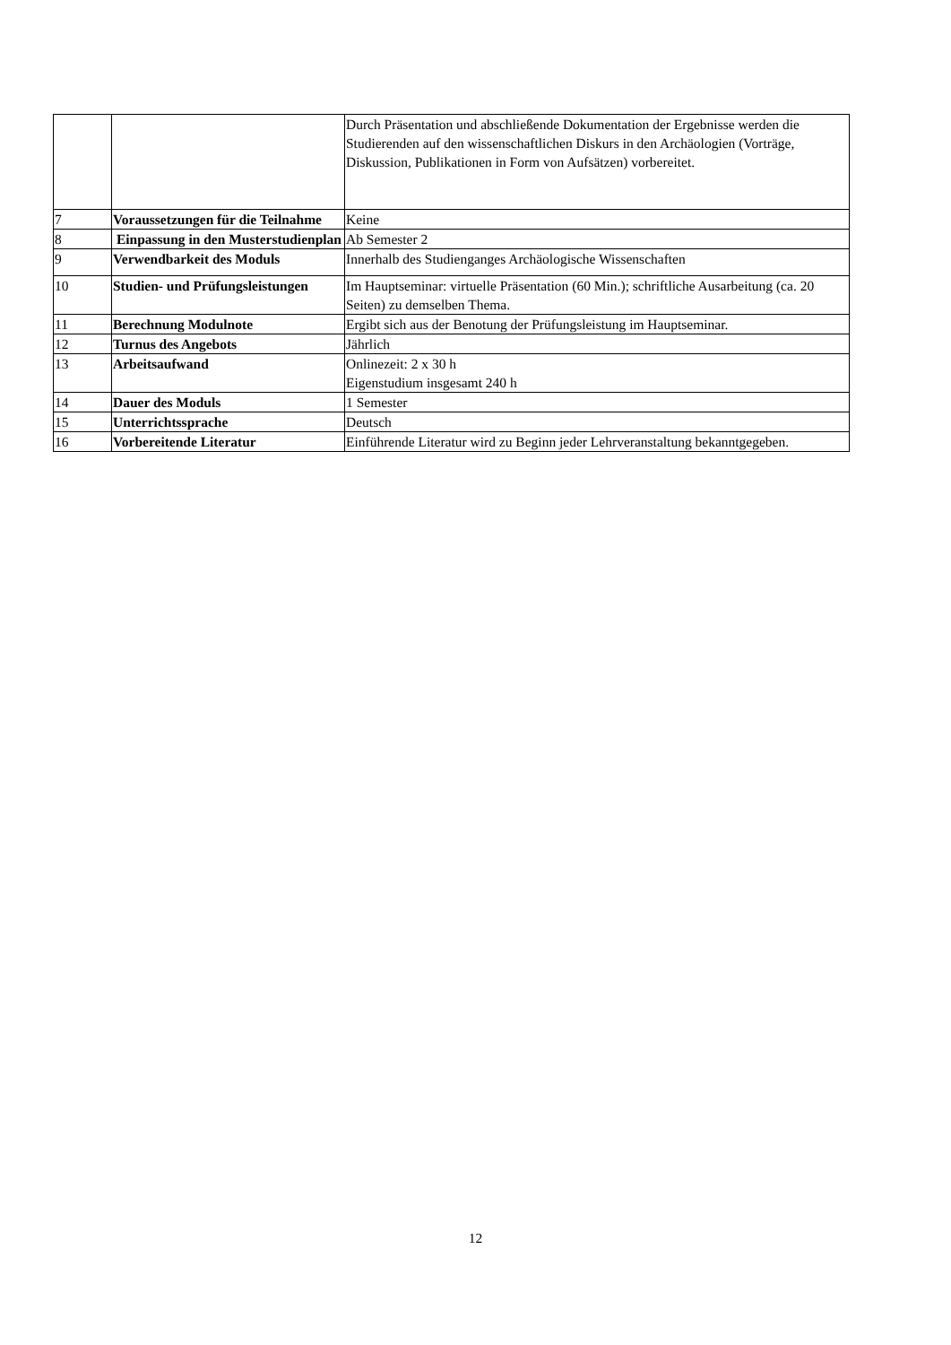| | | Durch Präsentation und abschließende Dokumentation der Ergebnisse werden die Studierenden auf den wissenschaftlichen Diskurs in den Archäologien (Vorträge, Diskussion, Publikationen in Form von Aufsätzen) vorbereitet. |
| 7 | Voraussetzungen für die Teilnahme | Keine |
| 8 | Einpassung in den Musterstudienplan | Ab Semester 2 |
| 9 | Verwendbarkeit des Moduls | Innerhalb des Studienganges Archäologische Wissenschaften |
| 10 | Studien- und Prüfungsleistungen | Im Hauptseminar: virtuelle Präsentation (60 Min.); schriftliche Ausarbeitung (ca. 20 Seiten) zu demselben Thema. |
| 11 | Berechnung Modulnote | Ergibt sich aus der Benotung der Prüfungsleistung im Hauptseminar. |
| 12 | Turnus des Angebots | Jährlich |
| 13 | Arbeitsaufwand | Onlinezeit: 2 x 30 h Eigenstudium insgesamt 240 h |
| 14 | Dauer des Moduls | 1 Semester |
| 15 | Unterrichtssprache | Deutsch |
| 16 | Vorbereitende Literatur | Einführende Literatur wird zu Beginn jeder Lehrveranstaltung bekanntgegeben. |
12